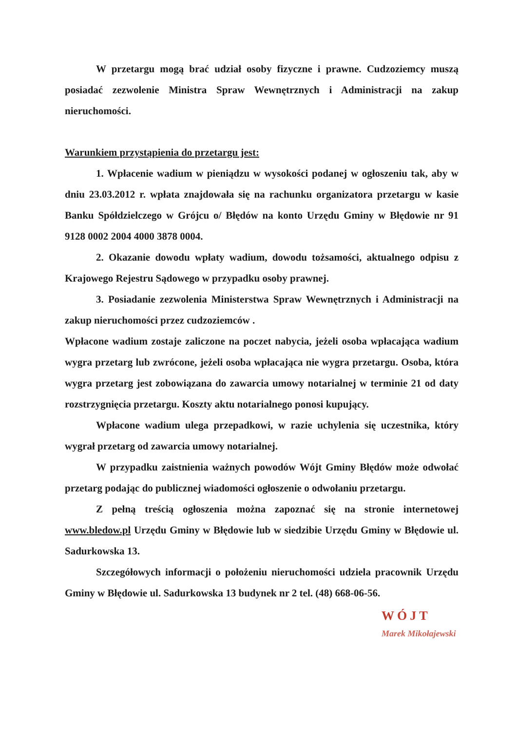W przetargu mogą brać udział osoby fizyczne i prawne. Cudzoziemcy muszą posiadać zezwolenie Ministra Spraw Wewnętrznych i Administracji na zakup nieruchomości.
Warunkiem przystąpienia do przetargu jest:
1. Wpłacenie wadium w pieniądzu w wysokości podanej w ogłoszeniu tak, aby w dniu 23.03.2012 r. wpłata znajdowała się na rachunku organizatora przetargu w kasie Banku Spółdzielczego w Grójcu o/ Błędów na konto Urzędu Gminy w Błędowie nr 91 9128 0002 2004 4000 3878 0004.
2. Okazanie dowodu wpłaty wadium, dowodu tożsamości, aktualnego odpisu z Krajowego Rejestru Sądowego w przypadku osoby prawnej.
3. Posiadanie zezwolenia Ministerstwa Spraw Wewnętrznych i Administracji na zakup nieruchomości przez cudzoziemców .
Wpłacone wadium zostaje zaliczone na poczet nabycia, jeżeli osoba wpłacająca wadium wygra przetarg lub zwrócone, jeżeli osoba wpłacająca nie wygra przetargu. Osoba, która wygra przetarg jest zobowiązana do zawarcia umowy notarialnej w terminie 21 od daty rozstrzygnięcia przetargu. Koszty aktu notarialnego ponosi kupujący.
Wpłacone wadium ulega przepadkowi, w razie uchylenia się uczestnika, który wygrał przetarg od zawarcia umowy notarialnej.
W przypadku zaistnienia ważnych powodów Wójt Gminy Błędów może odwołać przetarg podając do publicznej wiadomości ogłoszenie o odwołaniu przetargu.
Z pełną treścią ogłoszenia można zapoznać się na stronie internetowej www.bledow.pl Urzędu Gminy w Błędowie lub w siedzibie Urzędu Gminy w Błędowie ul. Sadurkowska 13.
Szczegółowych informacji o położeniu nieruchomości udziela pracownik Urzędu Gminy w Błędowie ul. Sadurkowska 13 budynek nr 2 tel. (48) 668-06-56.
WÓJT
Marek Mikołajewski